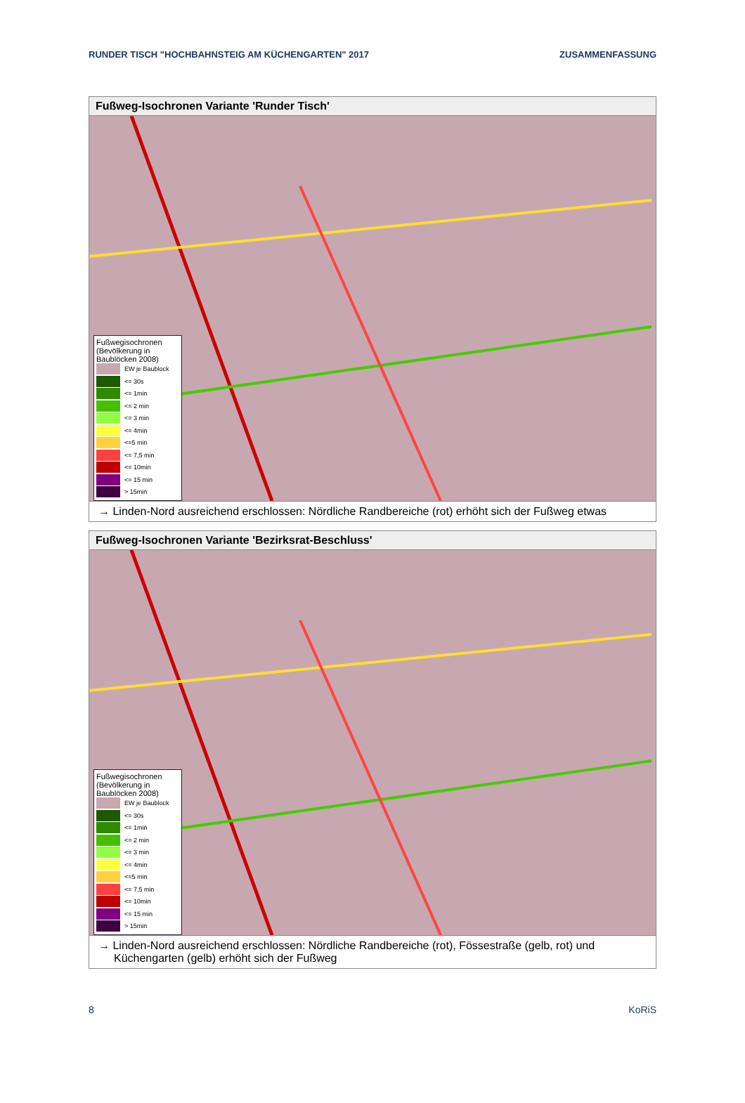RUNDER TISCH "HOCHBAHNSTEIG AM KÜCHENGARTEN" 2017 ZUSAMMENFASSUNG
Fußweg-Isochronen Variante 'Runder Tisch'
Fußwegisochronen (Bevölkerung in Baublöcken 2008)
EW je Baublock
<= 30s
<= 1min
<= 2 min
<= 3 min
<= 4min
<=5 min
<= 7,5 min
<= 10min
<= 15 min
> 15min
→ Linden-Nord ausreichend erschlossen: Nördliche Randbereiche (rot) erhöht sich der Fußweg etwas
Fußweg-Isochronen Variante 'Bezirksrat-Beschluss'
Fußwegisochronen (Bevölkerung in Baublöcken 2008)
EW je Baublock
<= 30s
<= 1min
<= 2 min
<= 3 min
<= 4min
<=5 min
<= 7,5 min
<= 10min
<= 15 min
> 15min
→ Linden-Nord ausreichend erschlossen: Nördliche Randbereiche (rot), Fössestraße (gelb, rot) und Küchengarten (gelb) erhöht sich der Fußweg
8 KoRiS